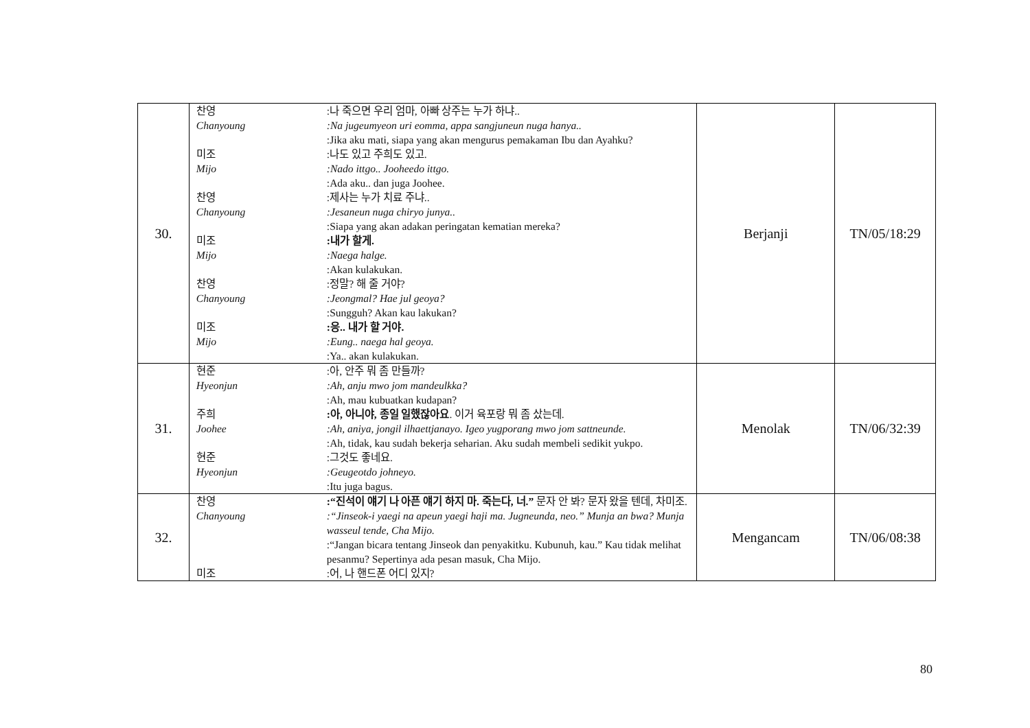| 30. | 찬영 :나 죽으면 우리 엄마, 아빠 상주는 누가 하냐.. Chanyoung :Na jugeumyeon uri eomma, appa sangjuneun nuga hanya.. :Jika aku mati, siapa yang akan mengurus pemakaman Ibu dan Ayahku? 미조 :나도 있고 주희도 있고. Mijo :Nado ittgo.. Jooheedo ittgo. :Ada aku.. dan juga Joohee. 찬영 :제사는 누가 치료 주냐.. Chanyoung :Jesaneun nuga chiryo junya.. :Siapa yang akan adakan peringatan kematian mereka? 미조 :내가 할게. Mijo :Naega halge. :Akan kulakukan. 찬영 :정말? 해 줄 거야? Chanyoung :Jeongmal? Hae jul geoya? :Sungguh? Akan kau lakukan? 미조 :응.. 내가 할 거야. Mijo :Eung.. naega hal geoya. :Ya.. akan kulakukan. | Berjanji | TN/05/18:29 |
| 31. | 현준 :아, 안주 뭐 좀 만들까? Hyeonjun :Ah, anju mwo jom mandeulkka? :Ah, mau kubuatkan kudapan? 주희 :아, 아니야, 종일 일했잖아요 . 이거 육포랑 뭐 좀 샀는데. Joohee :Ah, aniya, jongil ilhaettjanayo. Igeo yugporang mwo jom sattneunde. :Ah, tidak, kau sudah bekerja seharian. Aku sudah membeli sedikit yukpo. 현준 :그것도 좋네요. Hyeonjun :Geugeotdo johneyo. :Itu juga bagus. | Menolak | TN/06/32:39 |
| 32. | 찬영 :“진석이 얘기 나 아픈 얘기 하지 마. 죽는다, 너.” 문자 안 봐? 문자 왔을 텐데, 차미조. Chanyoung :“Jinseok-i yaegi na apeun yaegi haji ma. Jugneunda, neo.” Munja an bwa? Munja wasseul tende, Cha Mijo. :“Jangan bicara tentang Jinseok dan penyakitku. Kubunuh, kau.” Kau tidak melihat pesanmu? Sepertinya ada pesan masuk, Cha Mijo. 미조 :어, 나 핸드폰 어디 있지? | Mengancam | TN/06/08:38 |
80